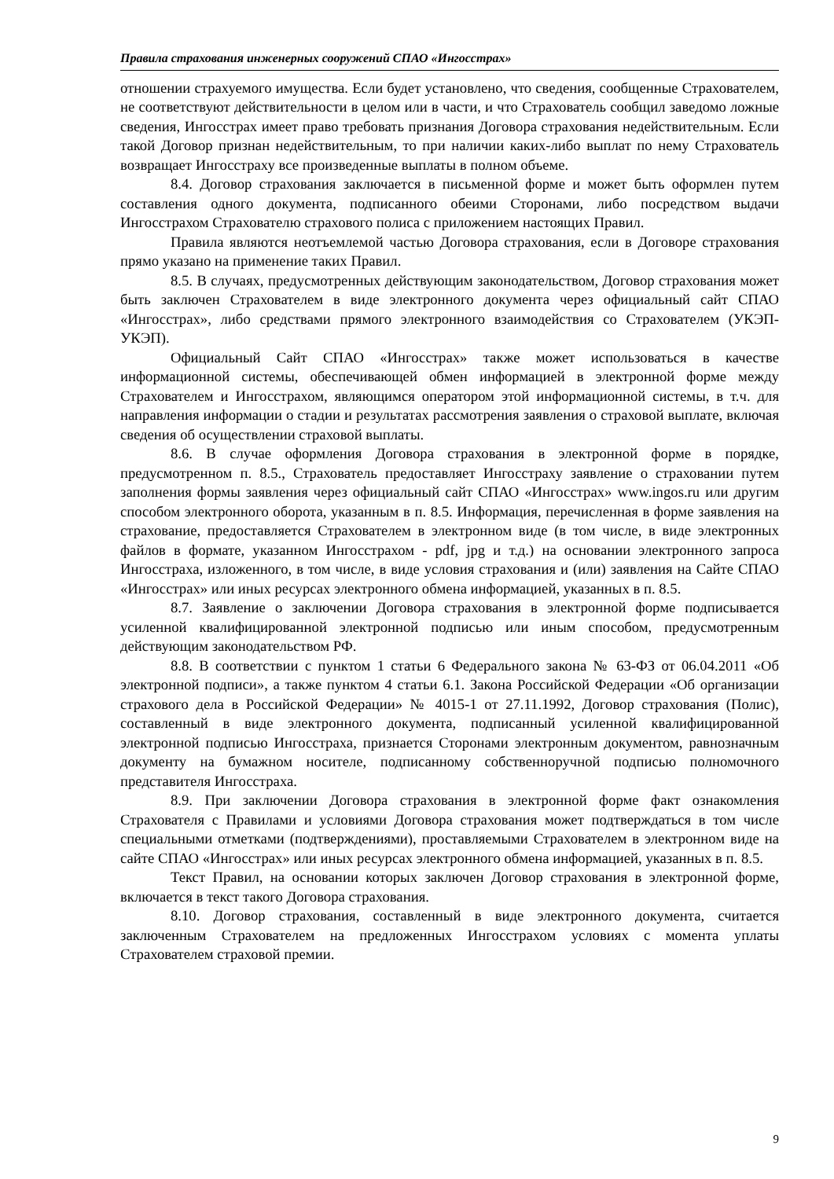Правила страхования инженерных сооружений СПАО «Ингосстрах»
отношении страхуемого имущества. Если будет установлено, что сведения, сообщенные Страхователем, не соответствуют действительности в целом или в части, и что Страхователь сообщил заведомо ложные сведения, Ингосстрах имеет право требовать признания Договора страхования недействительным. Если такой Договор признан недействительным, то при наличии каких-либо выплат по нему Страхователь возвращает Ингосстраху все произведенные выплаты в полном объеме.
8.4. Договор страхования заключается в письменной форме и может быть оформлен путем составления одного документа, подписанного обеими Сторонами, либо посредством выдачи Ингосстрахом Страхователю страхового полиса с приложением настоящих Правил.
Правила являются неотъемлемой частью Договора страхования, если в Договоре страхования прямо указано на применение таких Правил.
8.5. В случаях, предусмотренных действующим законодательством, Договор страхования может быть заключен Страхователем в виде электронного документа через официальный сайт СПАО «Ингосстрах», либо средствами прямого электронного взаимодействия со Страхователем (УКЭП-УКЭП).
Официальный Сайт СПАО «Ингосстрах» также может использоваться в качестве информационной системы, обеспечивающей обмен информацией в электронной форме между Страхователем и Ингосстрахом, являющимся оператором этой информационной системы, в т.ч. для направления информации о стадии и результатах рассмотрения заявления о страховой выплате, включая сведения об осуществлении страховой выплаты.
8.6. В случае оформления Договора страхования в электронной форме в порядке, предусмотренном п. 8.5., Страхователь предоставляет Ингосстраху заявление о страховании путем заполнения формы заявления через официальный сайт СПАО «Ингосстрах» www.ingos.ru или другим способом электронного оборота, указанным в п. 8.5. Информация, перечисленная в форме заявления на страхование, предоставляется Страхователем в электронном виде (в том числе, в виде электронных файлов в формате, указанном Ингосстрахом - pdf, jpg и т.д.) на основании электронного запроса Ингосстраха, изложенного, в том числе, в виде условия страхования и (или) заявления на Сайте СПАО «Ингосстрах» или иных ресурсах электронного обмена информацией, указанных в п. 8.5.
8.7. Заявление о заключении Договора страхования в электронной форме подписывается усиленной квалифицированной электронной подписью или иным способом, предусмотренным действующим законодательством РФ.
8.8. В соответствии с пунктом 1 статьи 6 Федерального закона № 63-ФЗ от 06.04.2011 «Об электронной подписи», а также пунктом 4 статьи 6.1. Закона Российской Федерации «Об организации страхового дела в Российской Федерации» № 4015-1 от 27.11.1992, Договор страхования (Полис), составленный в виде электронного документа, подписанный усиленной квалифицированной электронной подписью Ингосстраха, признается Сторонами электронным документом, равнозначным документу на бумажном носителе, подписанному собственноручной подписью полномочного представителя Ингосстраха.
8.9. При заключении Договора страхования в электронной форме факт ознакомления Страхователя с Правилами и условиями Договора страхования может подтверждаться в том числе специальными отметками (подтверждениями), проставляемыми Страхователем в электронном виде на сайте СПАО «Ингосстрах» или иных ресурсах электронного обмена информацией, указанных в п. 8.5.
Текст Правил, на основании которых заключен Договор страхования в электронной форме, включается в текст такого Договора страхования.
8.10. Договор страхования, составленный в виде электронного документа, считается заключенным Страхователем на предложенных Ингосстрахом условиях с момента уплаты Страхователем страховой премии.
9